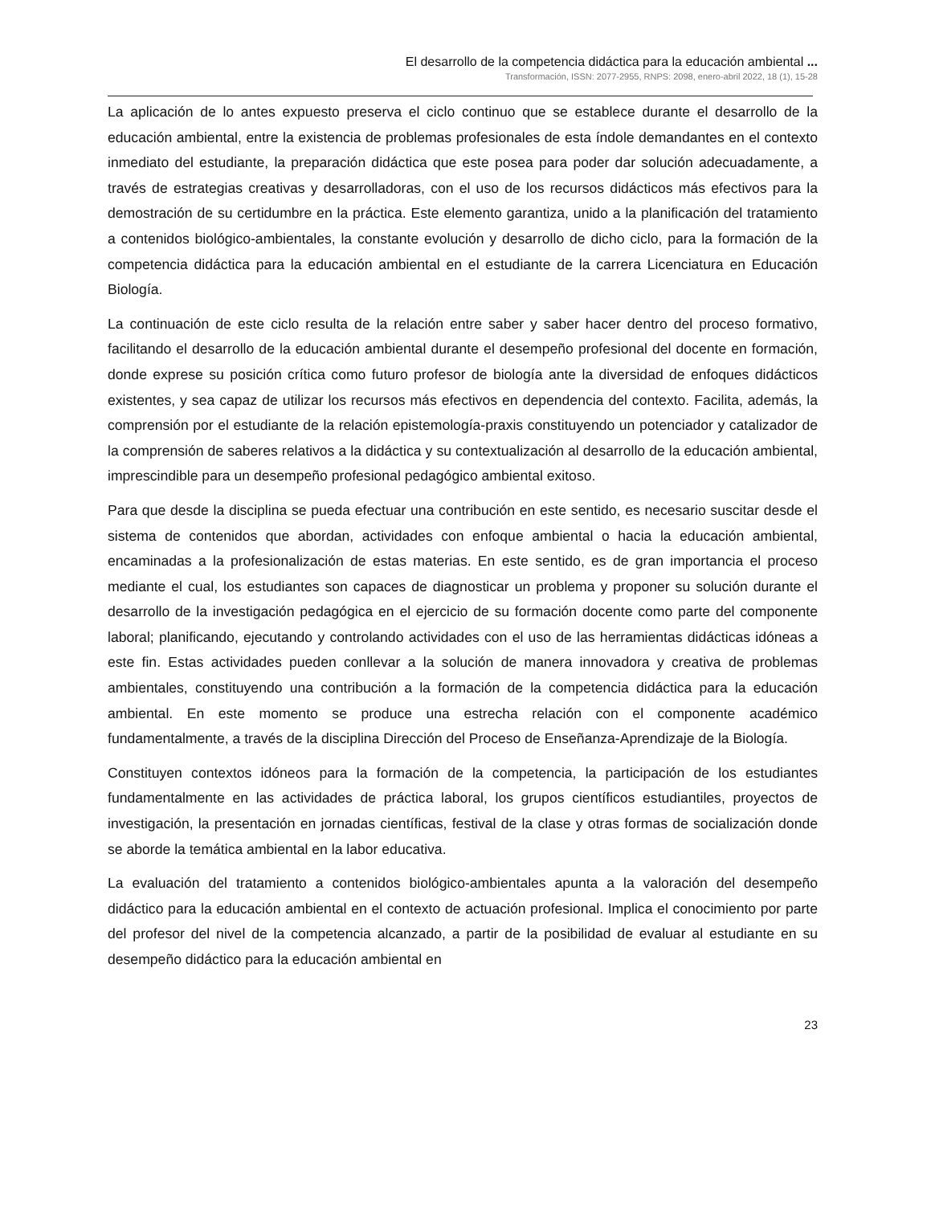El desarrollo de la competencia didáctica para la educación ambiental ...
Transformación, ISSN: 2077-2955, RNPS: 2098, enero-abril 2022, 18 (1), 15-28
La aplicación de lo antes expuesto preserva el ciclo continuo que se establece durante el desarrollo de la educación ambiental, entre la existencia de problemas profesionales de esta índole demandantes en el contexto inmediato del estudiante, la preparación didáctica que este posea para poder dar solución adecuadamente, a través de estrategias creativas y desarrolladoras, con el uso de los recursos didácticos más efectivos para la demostración de su certidumbre en la práctica. Este elemento garantiza, unido a la planificación del tratamiento a contenidos biológico-ambientales, la constante evolución y desarrollo de dicho ciclo, para la formación de la competencia didáctica para la educación ambiental en el estudiante de la carrera Licenciatura en Educación Biología.
La continuación de este ciclo resulta de la relación entre saber y saber hacer dentro del proceso formativo, facilitando el desarrollo de la educación ambiental durante el desempeño profesional del docente en formación, donde exprese su posición crítica como futuro profesor de biología ante la diversidad de enfoques didácticos existentes, y sea capaz de utilizar los recursos más efectivos en dependencia del contexto. Facilita, además, la comprensión por el estudiante de la relación epistemología-praxis constituyendo un potenciador y catalizador de la comprensión de saberes relativos a la didáctica y su contextualización al desarrollo de la educación ambiental, imprescindible para un desempeño profesional pedagógico ambiental exitoso.
Para que desde la disciplina se pueda efectuar una contribución en este sentido, es necesario suscitar desde el sistema de contenidos que abordan, actividades con enfoque ambiental o hacia la educación ambiental, encaminadas a la profesionalización de estas materias. En este sentido, es de gran importancia el proceso mediante el cual, los estudiantes son capaces de diagnosticar un problema y proponer su solución durante el desarrollo de la investigación pedagógica en el ejercicio de su formación docente como parte del componente laboral; planificando, ejecutando y controlando actividades con el uso de las herramientas didácticas idóneas a este fin. Estas actividades pueden conllevar a la solución de manera innovadora y creativa de problemas ambientales, constituyendo una contribución a la formación de la competencia didáctica para la educación ambiental. En este momento se produce una estrecha relación con el componente académico fundamentalmente, a través de la disciplina Dirección del Proceso de Enseñanza-Aprendizaje de la Biología.
Constituyen contextos idóneos para la formación de la competencia, la participación de los estudiantes fundamentalmente en las actividades de práctica laboral, los grupos científicos estudiantiles, proyectos de investigación, la presentación en jornadas científicas, festival de la clase y otras formas de socialización donde se aborde la temática ambiental en la labor educativa.
La evaluación del tratamiento a contenidos biológico-ambientales apunta a la valoración del desempeño didáctico para la educación ambiental en el contexto de actuación profesional. Implica el conocimiento por parte del profesor del nivel de la competencia alcanzado, a partir de la posibilidad de evaluar al estudiante en su desempeño didáctico para la educación ambiental en
23